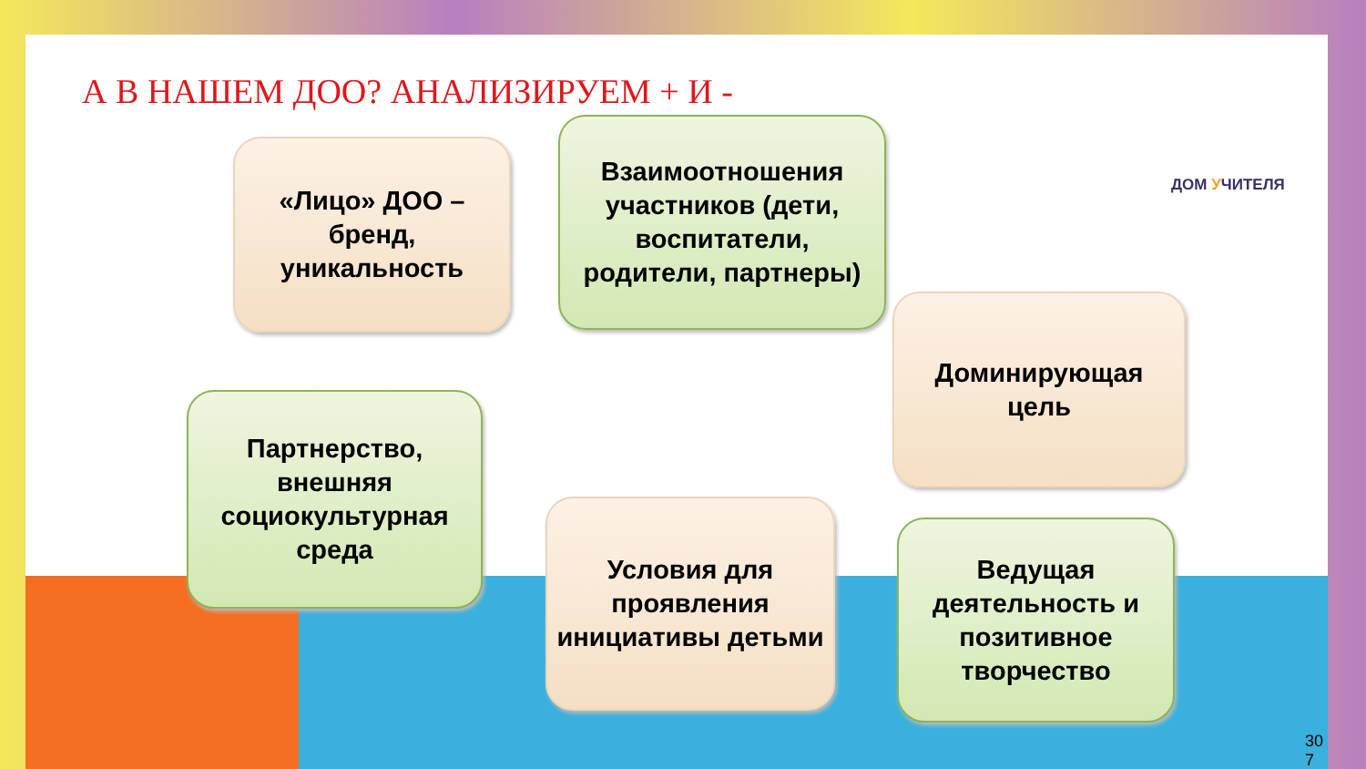А В НАШЕМ ДОО? АНАЛИЗИРУЕМ + И -
ДОМ УЧИТЕЛЯ
«Лицо» ДОО – бренд, уникальность
Взаимоотношения участников (дети, воспитатели, родители, партнеры)
Доминирующая цель
Партнерство, внешняя социокультурная среда
Условия для проявления инициативы детьми
Ведущая деятельность и позитивное творчество
30 7